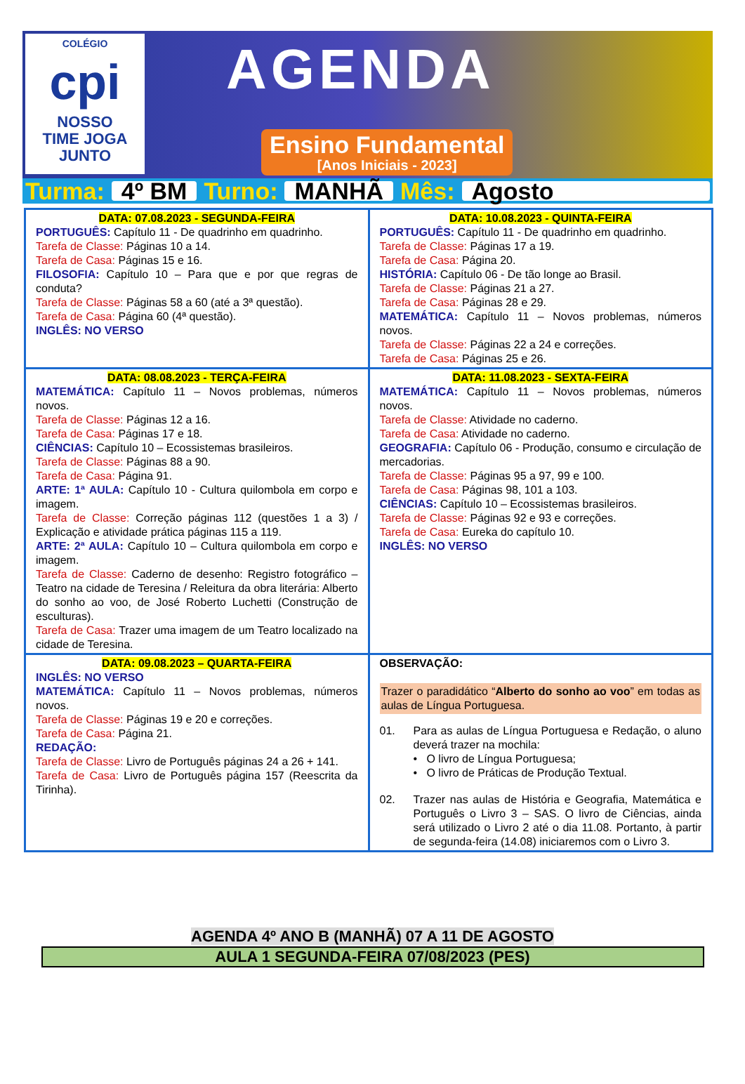COLÉGIO
cpi
NOSSO
TIME JOGA
JUNTO
AGENDA
Ensino Fundamental
[Anos Iniciais - 2023]
Turma: 4º BM Turno: MANHÃ Mês: Agosto
| DATA: 07.08.2023 - SEGUNDA-FEIRA PORTUGUÊS: Capítulo 11 - De quadrinho em quadrinho. Tarefa de Classe: Páginas 10 a 14. Tarefa de Casa: Páginas 15 e 16. FILOSOFIA: Capítulo 10 – Para que e por que regras de conduta? Tarefa de Classe: Páginas 58 a 60 (até a 3ª questão). Tarefa de Casa: Página 60 (4ª questão). INGLÊS: NO VERSO | DATA: 10.08.2023 - QUINTA-FEIRA PORTUGUÊS: Capítulo 11 - De quadrinho em quadrinho. Tarefa de Classe: Páginas 17 a 19. Tarefa de Casa: Página 20. HISTÓRIA: Capítulo 06 - De tão longe ao Brasil. Tarefa de Classe: Páginas 21 a 27. Tarefa de Casa: Páginas 28 e 29. MATEMÁTICA: Capítulo 11 – Novos problemas, números novos. Tarefa de Classe: Páginas 22 a 24 e correções. Tarefa de Casa: Páginas 25 e 26. |
| DATA: 08.08.2023 - TERÇA-FEIRA MATEMÁTICA: Capítulo 11 – Novos problemas, números novos. Tarefa de Classe: Páginas 12 a 16. Tarefa de Casa: Páginas 17 e 18. CIÊNCIAS: Capítulo 10 – Ecossistemas brasileiros. Tarefa de Classe: Páginas 88 a 90. Tarefa de Casa: Página 91. ARTE: 1ª AULA: Capítulo 10 - Cultura quilombola em corpo e imagem. Tarefa de Classe: Correção páginas 112 (questões 1 a 3) / Explicação e atividade prática páginas 115 a 119. ARTE: 2ª AULA: Capítulo 10 – Cultura quilombola em corpo e imagem. Tarefa de Classe: Caderno de desenho: Registro fotográfico – Teatro na cidade de Teresina / Releitura da obra literária: Alberto do sonho ao voo, de José Roberto Luchetti (Construção de esculturas). Tarefa de Casa: Trazer uma imagem de um Teatro localizado na cidade de Teresina. | DATA: 11.08.2023 - SEXTA-FEIRA MATEMÁTICA: Capítulo 11 – Novos problemas, números novos. Tarefa de Classe: Atividade no caderno. Tarefa de Casa: Atividade no caderno. GEOGRAFIA: Capítulo 06 - Produção, consumo e circulação de mercadorias. Tarefa de Classe: Páginas 95 a 97, 99 e 100. Tarefa de Casa: Páginas 98, 101 a 103. CIÊNCIAS: Capítulo 10 – Ecossistemas brasileiros. Tarefa de Classe: Páginas 92 e 93 e correções. Tarefa de Casa: Eureka do capítulo 10. INGLÊS: NO VERSO |
| DATA: 09.08.2023 – QUARTA-FEIRA INGLÊS: NO VERSO MATEMÁTICA: Capítulo 11 – Novos problemas, números novos. Tarefa de Classe: Páginas 19 e 20 e correções. Tarefa de Casa: Página 21. REDAÇÃO: Tarefa de Classe: Livro de Português páginas 24 a 26 + 141. Tarefa de Casa: Livro de Português página 157 (Reescrita da Tirinha). | OBSERVAÇÃO: Trazer o paradidático “ Alberto do sonho ao voo ” em todas as aulas de Língua Portuguesa. 01. Para as aulas de Língua Portuguesa e Redação, o aluno deverá trazer na mochila: • O livro de Língua Portuguesa; • O livro de Práticas de Produção Textual. 02. Trazer nas aulas de História e Geografia, Matemática e Português o Livro 3 – SAS. O livro de Ciências, ainda será utilizado o Livro 2 até o dia 11.08. Portanto, à partir de segunda-feira (14.08) iniciaremos com o Livro 3. |
AGENDA 4º ANO B (MANHÃ) 07 A 11 DE AGOSTO
AULA 1 SEGUNDA-FEIRA 07/08/2023 (PES)